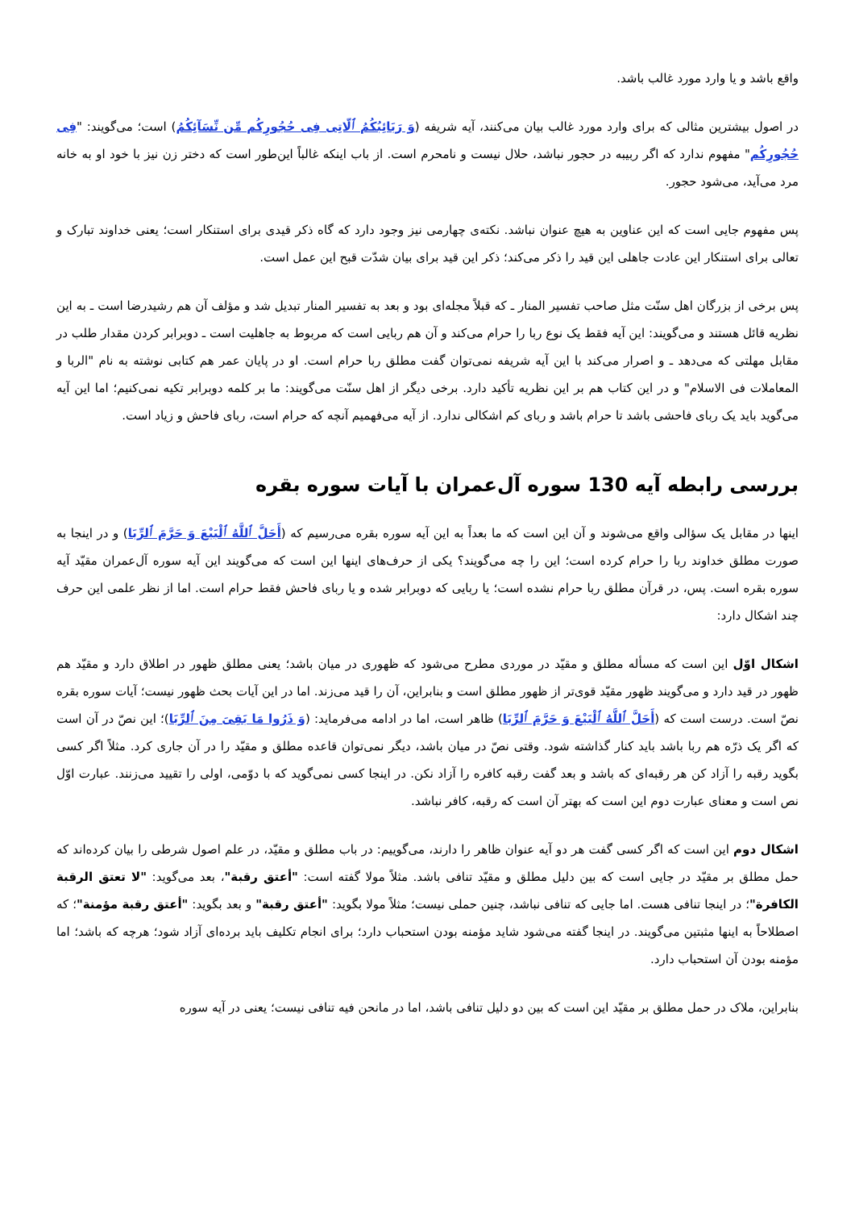واقع باشد و یا وارد مورد غالب باشد.
در اصول بیشترین مثالی که برای وارد مورد غالب بیان می‌کنند، آیه شریفه (وَ رَبَائِبُکُمُ ٱلّاتِی فِی حُجُورِکُم مِّن نِّسَآئِکُمُ) است؛ می‌گویند: "فِی حُجُورِکُم" مفهوم ندارد که اگر ربیبه در حجور نباشد، حلال نیست و نامحرم است. از باب اینکه غالباً این‌طور است که دختر زن نیز با خود او به خانه مرد می‌آید، می‌شود حجور.
پس مفهوم جایی است که این عناوین به هیچ عنوان نباشد. نکته‌ی چهارمی نیز وجود دارد که گاه ذکر قیدی برای استنکار است؛ یعنی خداوند تبارک و تعالی برای استنکار این عادت جاهلی این قید را ذکر می‌کند؛ ذکر این قید برای بیان شدّت قبح این عمل است.
پس برخی از بزرگان اهل سنّت مثل صاحب تفسیر المنار ـ که قبلاً مجله‌ای بود و بعد به تفسیر المنار تبدیل شد و مؤلف آن هم رشیدرضا است ـ به این نظریه قائل هستند و می‌گویند: این آیه فقط یک نوع ربا را حرام می‌کند و آن هم ربایی است که مربوط به جاهلیت است ـ دوبرابر کردن مقدار طلب در مقابل مهلتی که می‌دهد ـ و اصرار می‌کند با این آیه شریفه نمی‌توان گفت مطلق ربا حرام است. او در پایان عمر هم کتابی نوشته به نام "الربا و المعاملات فی الاسلام" و در این کتاب هم بر این نظریه تأکید دارد. برخی دیگر از اهل سنّت می‌گویند: ما بر کلمه دوبرابر تکیه نمی‌کنیم؛ اما این آیه می‌گوید باید یک ربای فاحشی باشد تا حرام باشد و ربای کم اشکالی ندارد. از آیه می‌فهمیم آنچه که حرام است، ربای فاحش و زیاد است.
بررسی رابطه آیه 130 سوره آل‌عمران با آیات سوره بقره
اینها در مقابل یک سؤالی واقع می‌شوند و آن این است که ما بعداً به این آیه سوره بقره می‌رسیم که (أَحَلَّ ٱللَّهُ ٱلْبَیْعَ وَ حَرَّمَ ٱلرِّبَا) و در اینجا به صورت مطلق خداوند ربا را حرام کرده است؛ این را چه می‌گویند؟ یکی از حرف‌های اینها این است که می‌گویند این آیه سوره آل‌عمران مقیّد آیه سوره بقره است. پس، در قرآن مطلق ربا حرام نشده است؛ یا ربایی که دوبرابر شده و یا ربای فاحش فقط حرام است. اما از نظر علمی این حرف چند اشکال دارد:
اشکال اوّل این است که مسأله مطلق و مقیّد در موردی مطرح می‌شود که ظهوری در میان باشد؛ یعنی مطلق ظهور در اطلاق دارد و مقیّد هم ظهور در قید دارد و می‌گویند ظهور مقیّد قوی‌تر از ظهور مطلق است و بنابراین، آن را قید می‌زند. اما در این آیات بحث ظهور نیست؛ آیات سوره بقره نصّ است. درست است که (أَحَلَّ ٱللَّهُ ٱلْبَیْعَ وَ حَرَّمَ ٱلرِّبَا) ظاهر است، اما در ادامه می‌فرماید: (وَ ذَرُوا مَا بَقِیَ مِنَ ٱلرِّبَا)؛ این نصّ در آن است که اگر یک ذرّه هم ربا باشد باید کنار گذاشته شود. وقتی نصّ در میان باشد، دیگر نمی‌توان قاعده مطلق و مقیّد را در آن جاری کرد. مثلاً اگر کسی بگوید رقبه را آزاد کن هر رقبه‌ای که باشد و بعد گفت رقبه کافره را آزاد نکن. در اینجا کسی نمی‌گوید که با دوّمی، اولی را تقیید می‌زنند. عبارت اوّل نص است و معنای عبارت دوم این است که بهتر آن است که رقبه، کافر نباشد.
اشکال دوم این است که اگر کسی گفت هر دو آیه عنوان ظاهر را دارند، می‌گوییم: در باب مطلق و مقیّد، در علم اصول شرطی را بیان کرده‌اند که حمل مطلق بر مقیّد در جایی است که بین دلیل مطلق و مقیّد تنافی باشد. مثلاً مولا گفته است: "أعتق رقبة"، بعد می‌گوید: "لا تعتق الرقبة الکافرة"؛ در اینجا تنافی هست. اما جایی که تنافی نباشد، چنین حملی نیست؛ مثلاً مولا بگوید: "أعتق رقبة" و بعد بگوید: "أعتق رقبة مؤمنة"؛ که اصطلاحاً به اینها مثبتین می‌گویند. در اینجا گفته می‌شود شاید مؤمنه بودن استحباب دارد؛ برای انجام تکلیف باید برده‌ای آزاد شود؛ هرچه که باشد؛ اما مؤمنه بودن آن استحباب دارد.
بنابراین، ملاک در حمل مطلق بر مقیّد این است که بین دو دلیل تنافی باشد، اما در مانحن فیه تنافی نیست؛ یعنی در آیه سوره